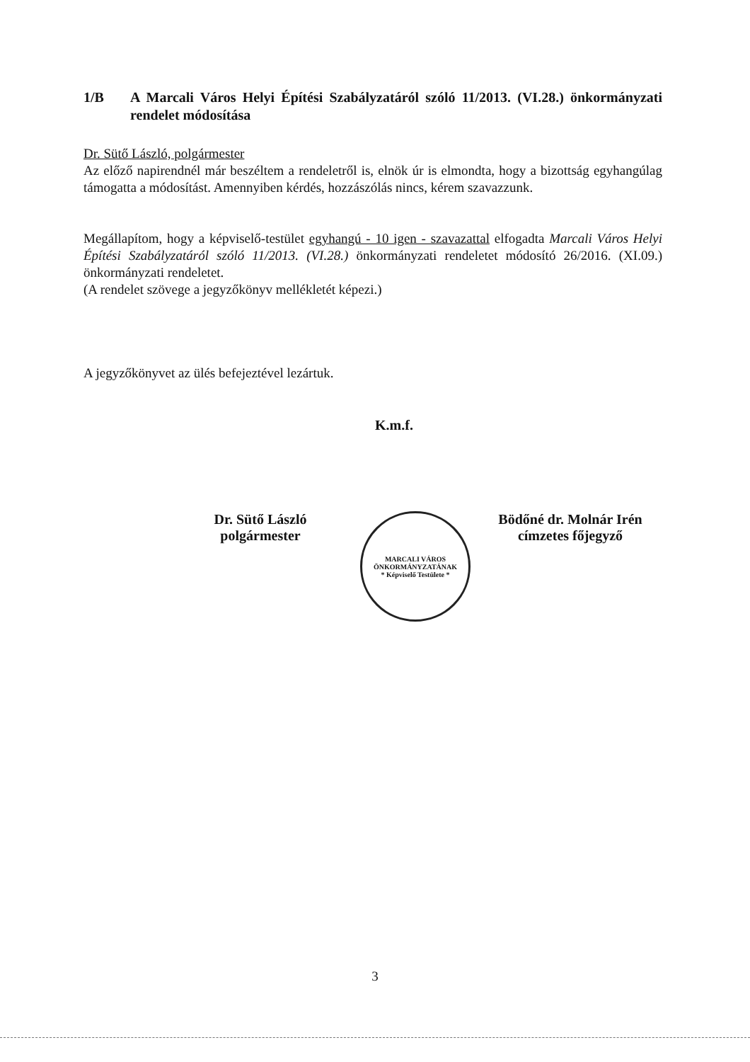1/B A Marcali Város Helyi Építési Szabályzatáról szóló 11/2013. (VI.28.) önkormányzati rendelet módosítása
Dr. Sütő László, polgármester
Az előző napirendnél már beszéltem a rendeletről is, elnök úr is elmondta, hogy a bizottság egyhangúlag támogatta a módosítást. Amennyiben kérdés, hozzászólás nincs, kérem szavazzunk.
Megállapítom, hogy a képviselő-testület egyhangú - 10 igen - szavazattal elfogadta Marcali Város Helyi Építési Szabályzatáról szóló 11/2013. (VI.28.) önkormányzati rendeletet módosító 26/2016. (XI.09.) önkormányzati rendeletet.
(A rendelet szövege a jegyzőkönyv mellékletét képezi.)
A jegyzőkönyvet az ülés befejeztével lezártuk.
K.m.f.
Dr. Sütő László
polgármester
MARCALI VÁROS ÖNKORMÁNYZATÁNAK
* Képviselő Testülete *
Bödőné dr. Molnár Irén
címzetes főjegyző
3